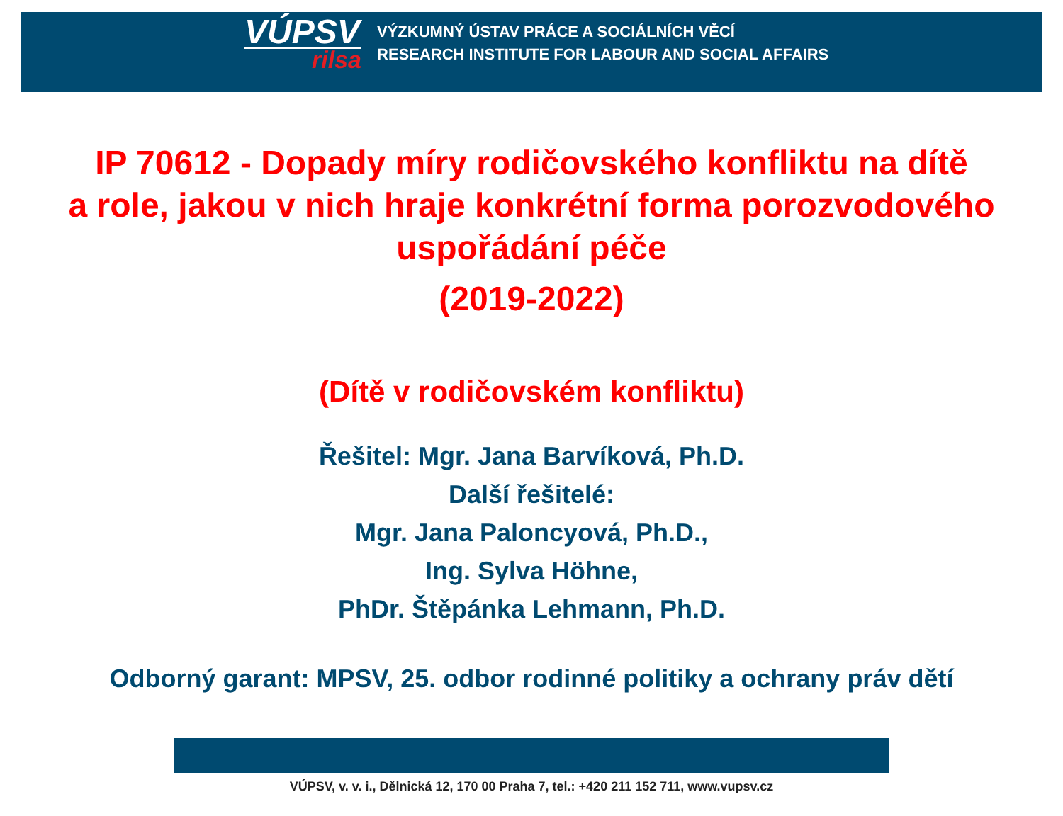VÚPSV
rilsa
VÝZKUMNÝ ÚSTAV PRÁCE A SOCIÁLNÍCH VĚCÍ
RESEARCH INSTITUTE FOR LABOUR AND SOCIAL AFFAIRS
IP 70612 - Dopady míry rodičovského konfliktu na dítě
a role, jakou v nich hraje konkrétní forma porozvodového
uspořádání péče
(2019-2022)
(Dítě v rodičovském konfliktu)
Řešitel: Mgr. Jana Barvíková, Ph.D.
Další řešitelé:
Mgr. Jana Paloncyová, Ph.D.,
Ing. Sylva Höhne,
PhDr. Štěpánka Lehmann, Ph.D.
Odborný garant: MPSV, 25. odbor rodinné politiky a ochrany práv dětí
VÚPSV, v. v. i., Dělnická 12, 170 00 Praha 7, tel.: +420 211 152 711, www.vupsv.cz